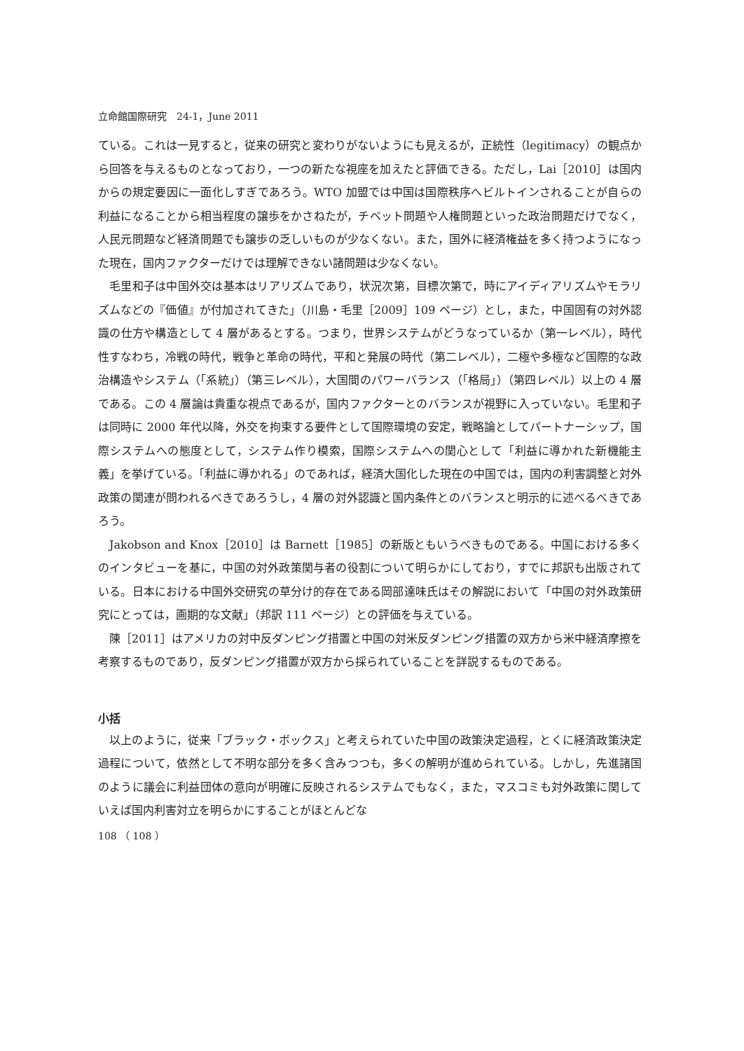立命館国際研究　24-1，June 2011
ている。これは一見すると，従来の研究と変わりがないようにも見えるが，正統性（legitimacy）の観点から回答を与えるものとなっており，一つの新たな視座を加えたと評価できる。ただし，Lai［2010］は国内からの規定要因に一面化しすぎであろう。WTO 加盟では中国は国際秩序へビルトインされることが自らの利益になることから相当程度の譲歩をかさねたが，チベット問題や人権問題といった政治問題だけでなく，人民元問題など経済問題でも譲歩の乏しいものが少なくない。また，国外に経済権益を多く持つようになった現在，国内ファクターだけでは理解できない諸問題は少なくない。
毛里和子は中国外交は基本はリアリズムであり，状況次第，目標次第で，時にアイディアリズムやモラリズムなどの『価値』が付加されてきた」（川島・毛里［2009］109 ページ）とし，また，中国固有の対外認識の仕方や構造として 4 層があるとする。つまり，世界システムがどうなっているか（第一レベル），時代性すなわち，冷戦の時代，戦争と革命の時代，平和と発展の時代（第二レベル），二極や多極など国際的な政治構造やシステム（「系統」）（第三レベル），大国間のパワーバランス（「格局」）（第四レベル）以上の 4 層である。この 4 層論は貴重な視点であるが，国内ファクターとのバランスが視野に入っていない。毛里和子は同時に 2000 年代以降，外交を拘束する要件として国際環境の安定，戦略論としてパートナーシップ，国際システムへの態度として，システム作り模索，国際システムへの関心として「利益に導かれた新機能主義」を挙げている。「利益に導かれる」のであれば，経済大国化した現在の中国では，国内の利害調整と対外政策の関連が問われるべきであろうし，4 層の対外認識と国内条件とのバランスと明示的に述べるべきであろう。
Jakobson and Knox［2010］は Barnett［1985］の新版ともいうべきものである。中国における多くのインタビューを基に，中国の対外政策関与者の役割について明らかにしており，すでに邦訳も出版されている。日本における中国外交研究の草分け的存在である岡部達味氏はその解説において「中国の対外政策研究にとっては，画期的な文献」（邦訳 111 ページ）との評価を与えている。
陳［2011］はアメリカの対中反ダンピング措置と中国の対米反ダンピング措置の双方から米中経済摩擦を考察するものであり，反ダンピング措置が双方から採られていることを詳説するものである。
小括
以上のように，従来「ブラック・ボックス」と考えられていた中国の政策決定過程，とくに経済政策決定過程について，依然として不明な部分を多く含みつつも，多くの解明が進められている。しかし，先進諸国のように議会に利益団体の意向が明確に反映されるシステムでもなく，また，マスコミも対外政策に関していえば国内利害対立を明らかにすることがほとんどな
108 （ 108 ）